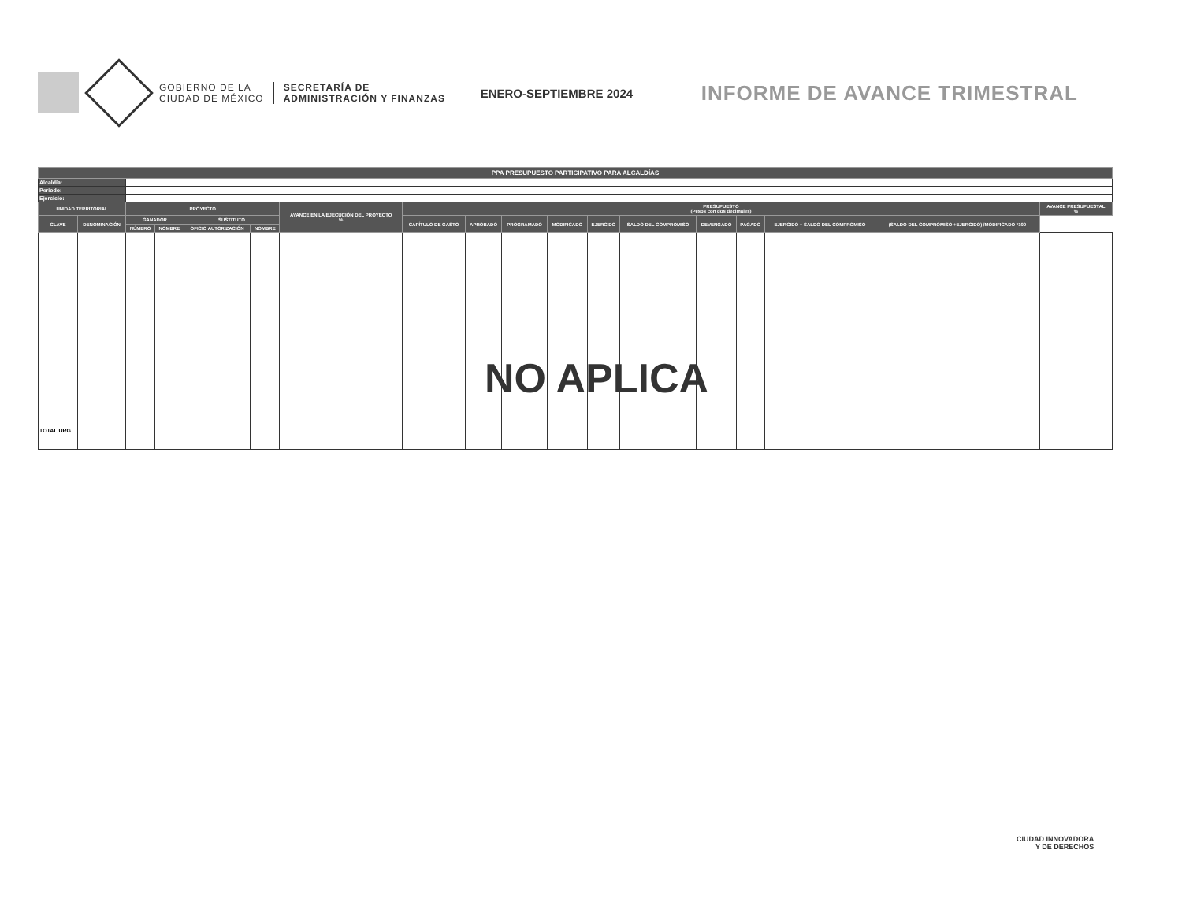GOBIERNO DE LA
CIUDAD DE MÉXICO
SECRETARÍA DE
ADMINISTRACIÓN Y FINANZAS
ENERO-SEPTIEMBRE 2024
INFORME DE AVANCE TRIMESTRAL
| PPA PRESUPUESTO PARTICIPATIVO PARA ALCALDÍAS | | | | | | | | | | | | | | | | | |
| --- | --- | --- | --- | --- | --- | --- | --- | --- | --- | --- | --- | --- | --- | --- | --- | --- | --- |
| Alcaldía: | | | | | | | | | | | | | | | | | |
| Periodo: | | | | | | | | | | | | | | | | | |
| Ejercicio: | | | | | | | | | | | | | | | | | |
| UNIDAD TERRITORIAL | | PROYECTO | | | | AVANCE EN LA EJECUCIÓN DEL PROYECTO % | PRESUPUESTO (Pesos con dos decimales) | | | | | | | | | | AVANCE PRESUPUESTAL % |
| CLAVE | DENOMINACIÓN | GANADOR | | SUSTITUTO | | | CAPÍTULO DE GASTO | APROBADO | PROGRAMADO | MODIFICADO | EJERCIDO | SALDO DEL COMPROMISO | DEVENGADO | PAGADO | EJERCIDO + SALDO DEL COMPROMISO | (SALDO DEL COMPROMISO +EJERCIDO) /MODIFICADO *100 | |
| | | NÚMERO | NOMBRE | OFICIO AUTORIZACIÓN | NOMBRE | | | | | | | | | | | | |
| TOTAL URG | | | | | | | | | | | | | | | | | |
NO APLICA
CIUDAD INNOVADORA
Y DE DERECHOS